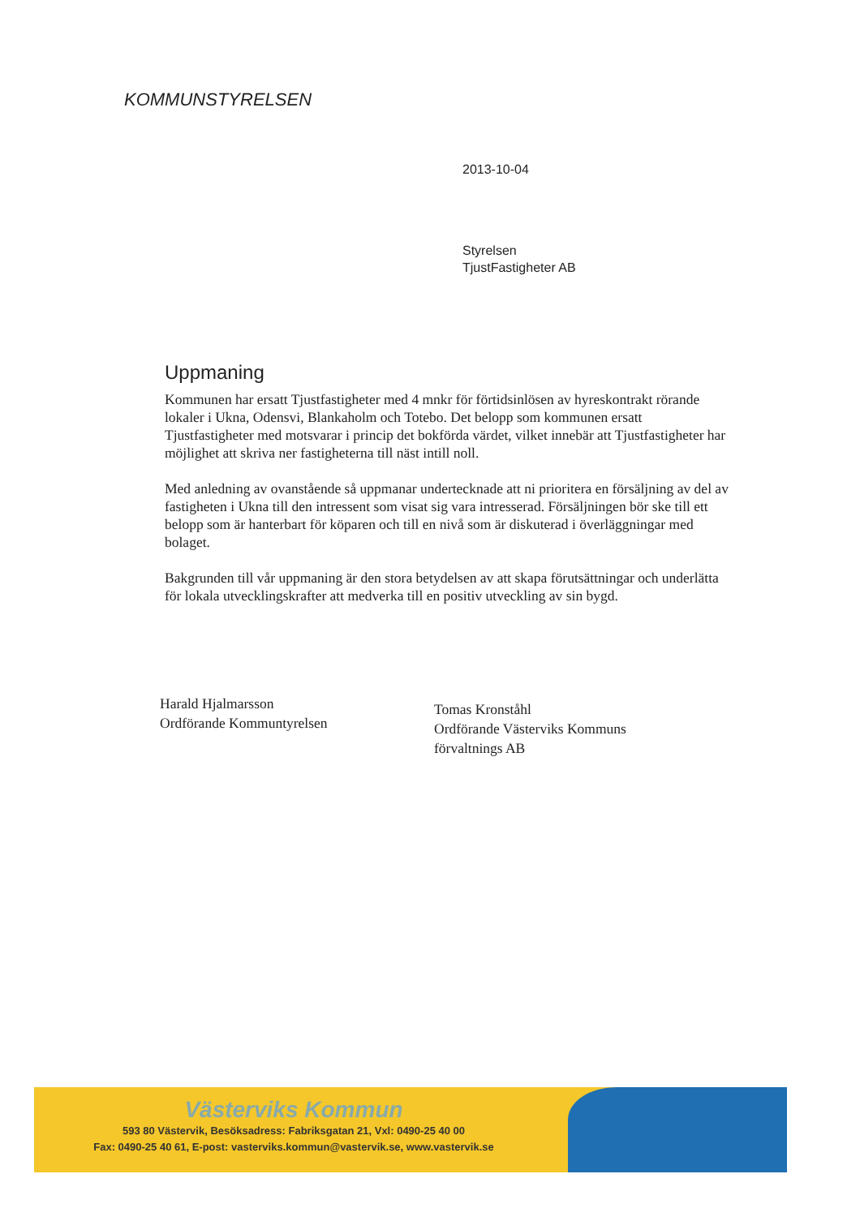KOMMUNSTYRELSEN
2013-10-04
Styrelsen
TjustFastigheter AB
Uppmaning
Kommunen har ersatt Tjustfastigheter med 4 mnkr för förtidsinlösen av hyreskontrakt rörande lokaler i Ukna, Odensvi, Blankaholm och Totebo. Det belopp som kommunen ersatt Tjustfastigheter med motsvarar i princip det bokförda värdet, vilket innebär att Tjustfastigheter har möjlighet att skriva ner fastigheterna till näst intill noll.
Med anledning av ovanstående så uppmanar undertecknade att ni prioritera en försäljning av del av fastigheten i Ukna till den intressent som visat sig vara intresserad. Försäljningen bör ske till ett belopp som är hanterbart för köparen och till en nivå som är diskuterad i överläggningar med bolaget.
Bakgrunden till vår uppmaning är den stora betydelsen av att skapa förutsättningar och underlätta för lokala utvecklingskrafter att medverka till en positiv utveckling av sin bygd.
Harald Hjalmarsson
Ordförande Kommuntyrelsen
Tomas Kronståhl
Ordförande Västerviks Kommuns
förvaltnings AB
Västerviks Kommun
593 80 Västervik, Besöksadress: Fabriksgatan 21, Vxl: 0490-25 40 00
Fax: 0490-25 40 61, E-post: vasterviks.kommun@vastervik.se, www.vastervik.se